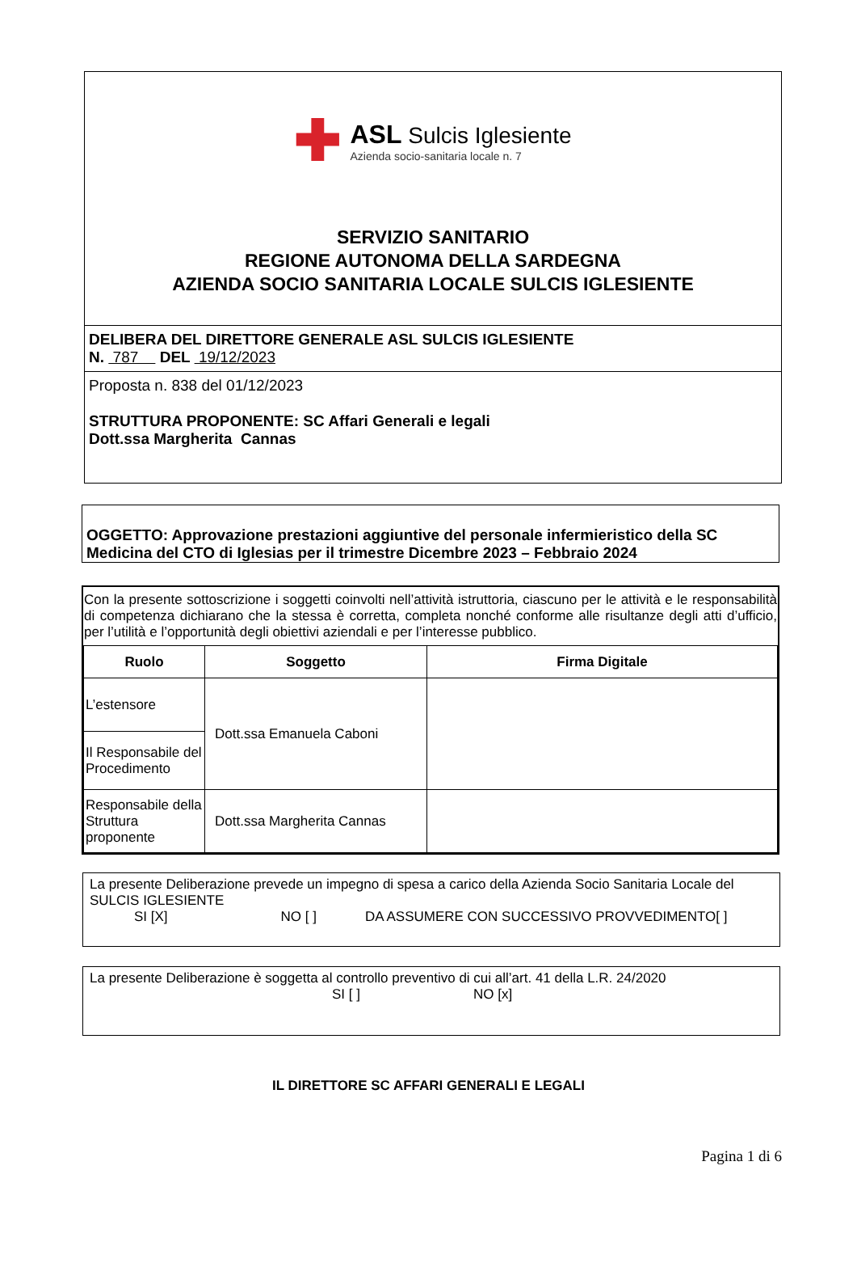✚
ASL Sulcis Iglesiente
Azienda socio-sanitaria locale n. 7
SERVIZIO SANITARIO
REGIONE AUTONOMA DELLA SARDEGNA
AZIENDA SOCIO SANITARIA LOCALE SULCIS IGLESIENTE
DELIBERA DEL DIRETTORE GENERALE ASL SULCIS IGLESIENTE
N. 787 DEL 19/12/2023
Proposta n. 838 del 01/12/2023
STRUTTURA PROPONENTE: SC Affari Generali e legali
Dott.ssa Margherita Cannas
OGGETTO: Approvazione prestazioni aggiuntive del personale infermieristico della SC Medicina del CTO di Iglesias per il trimestre Dicembre 2023 – Febbraio 2024
Con la presente sottoscrizione i soggetti coinvolti nell’attività istruttoria, ciascuno per le attività e le responsabilità di competenza dichiarano che la stessa è corretta, completa nonché conforme alle risultanze degli atti d’ufficio, per l’utilità e l’opportunità degli obiettivi aziendali e per l’interesse pubblico.
| Ruolo | Soggetto | Firma Digitale |
| --- | --- | --- |
| L’estensore | Dott.ssa Emanuela Caboni | |
| Il Responsabile del Procedimento | | |
| Responsabile della Struttura proponente | Dott.ssa Margherita Cannas | |
La presente Deliberazione prevede un impegno di spesa a carico della Azienda Socio Sanitaria Locale del SULCIS IGLESIENTE
SI [X] NO [ ] DA ASSUMERE CON SUCCESSIVO PROVVEDIMENTO[ ]
La presente Deliberazione è soggetta al controllo preventivo di cui all’art. 41 della L.R. 24/2020
SI [ ] NO [x]
IL DIRETTORE SC AFFARI GENERALI E LEGALI
Pagina 1 di 6